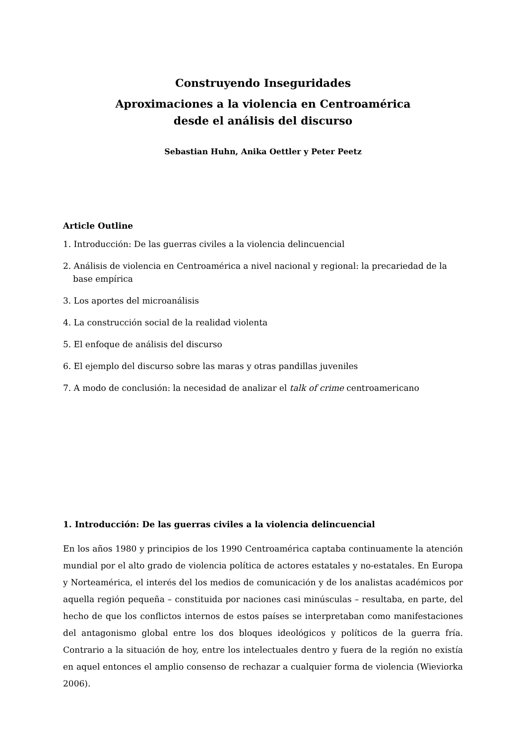Construyendo Inseguridades
Aproximaciones a la violencia en Centroamérica
desde el análisis del discurso
Sebastian Huhn, Anika Oettler y Peter Peetz
Article Outline
1. Introducción: De las guerras civiles a la violencia delincuencial
2. Análisis de violencia en Centroamérica a nivel nacional y regional: la precariedad de la base empírica
3. Los aportes del microanálisis
4. La construcción social de la realidad violenta
5. El enfoque de análisis del discurso
6. El ejemplo del discurso sobre las maras y otras pandillas juveniles
7. A modo de conclusión: la necesidad de analizar el talk of crime centroamericano
1. Introducción: De las guerras civiles a la violencia delincuencial
En los años 1980 y principios de los 1990 Centroamérica captaba continuamente la atención mundial por el alto grado de violencia política de actores estatales y no-estatales. En Europa y Norteamérica, el interés del los medios de comunicación y de los analistas académicos por aquella región pequeña – constituida por naciones casi minúsculas – resultaba, en parte, del hecho de que los conflictos internos de estos países se interpretaban como manifestaciones del antagonismo global entre los dos bloques ideológicos y políticos de la guerra fría. Contrario a la situación de hoy, entre los intelectuales dentro y fuera de la región no existía en aquel entonces el amplio consenso de rechazar a cualquier forma de violencia (Wieviorka 2006).